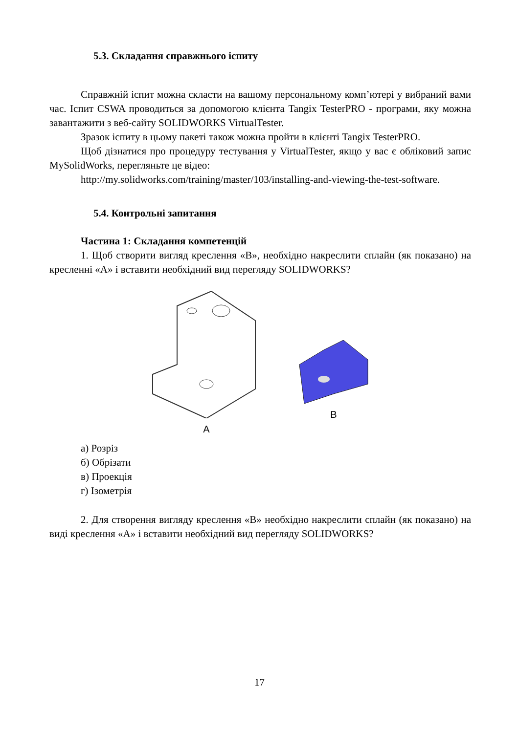5.3. Складання справжнього іспиту
Справжній іспит можна скласти на вашому персональному комп’ютері у вибраний вами час. Іспит CSWA проводиться за допомогою клієнта Tangix TesterPRO - програми, яку можна завантажити з веб-сайту SOLIDWORKS VirtualTester.
Зразок іспиту в цьому пакеті також можна пройти в клієнті Tangix TesterPRO.
Щоб дізнатися про процедуру тестування у VirtualTester, якщо у вас є обліковий запис MySolidWorks, перегляньте це відео:
http://my.solidworks.com/training/master/103/installing-and-viewing-the-test-software.
5.4. Контрольні запитання
Частина 1: Складання компетенцій
1. Щоб створити вигляд креслення «B», необхідно накреслити сплайн (як показано) на кресленні «A» і вставити необхідний вид перегляду SOLIDWORKS?
A
B
а) Розріз
б) Обрізати
в) Проекція
г) Ізометрія
2. Для створення вигляду креслення «B» необхідно накреслити сплайн (як показано) на виді креслення «A» і вставити необхідний вид перегляду SOLIDWORKS?
17